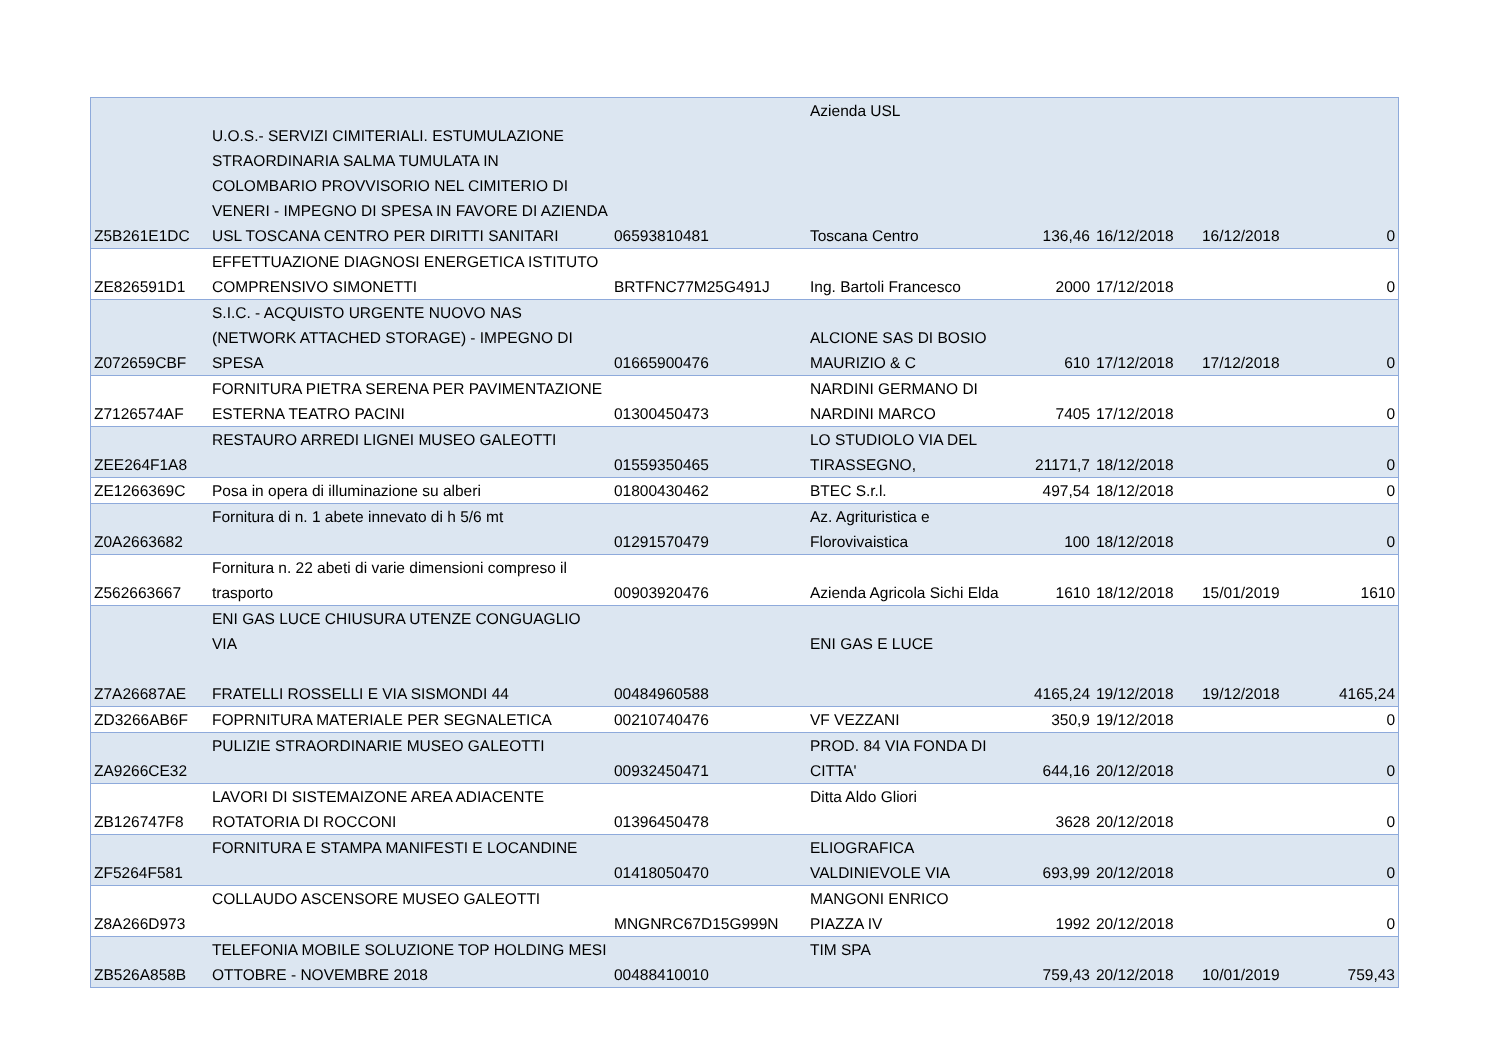| Z5B261E1DC | U.O.S.- SERVIZI CIMITERIALI. ESTUMULAZIONE STRAORDINARIA SALMA TUMULATA IN COLOMBARIO PROVVISORIO NEL CIMITERIO DI VENERI - IMPEGNO DI SPESA IN FAVORE DI AZIENDA USL TOSCANA CENTRO PER DIRITTI SANITARI | 06593810481 | Azienda USL Toscana Centro | 136,46 | 16/12/2018 | 16/12/2018 | 0 |
| ZE826591D1 | EFFETTUAZIONE DIAGNOSI ENERGETICA ISTITUTO COMPRENSIVO SIMONETTI | BRTFNC77M25G491J | Ing. Bartoli Francesco | 2000 | 17/12/2018 | | 0 |
| Z072659CBF | S.I.C. - ACQUISTO URGENTE NUOVO NAS (NETWORK ATTACHED STORAGE) - IMPEGNO DI SPESA | 01665900476 | ALCIONE SAS DI BOSIO MAURIZIO & C | 610 | 17/12/2018 | 17/12/2018 | 0 |
| Z7126574AF | FORNITURA PIETRA SERENA PER PAVIMENTAZIONE ESTERNA TEATRO PACINI | 01300450473 | NARDINI GERMANO DI NARDINI MARCO | 7405 | 17/12/2018 | | 0 |
| ZEE264F1A8 | RESTAURO ARREDI LIGNEI MUSEO GALEOTTI | 01559350465 | LO STUDIOLO VIA DEL TIRASSEGNO, | 21171,7 | 18/12/2018 | | 0 |
| ZE1266369C | Posa in opera di illuminazione su alberi | 01800430462 | BTEC S.r.l. | 497,54 | 18/12/2018 | | 0 |
| Z0A2663682 | Fornitura di n. 1 abete innevato di h 5/6 mt | 01291570479 | Az. Agrituristica e Florovivaistica | 100 | 18/12/2018 | | 0 |
| Z562663667 | Fornitura n. 22 abeti di varie dimensioni compreso il trasporto | 00903920476 | Azienda Agricola Sichi Elda | 1610 | 18/12/2018 | 15/01/2019 | 1610 |
| Z7A26687AE | ENI GAS LUCE CHIUSURA UTENZE CONGUAGLIO VIA FRATELLI ROSSELLI E VIA SISMONDI 44 | 00484960588 | ENI GAS E LUCE | 4165,24 | 19/12/2018 | 19/12/2018 | 4165,24 |
| ZD3266AB6F | FOPRNITURA MATERIALE PER SEGNALETICA | 00210740476 | VF VEZZANI | 350,9 | 19/12/2018 | | 0 |
| ZA9266CE32 | PULIZIE STRAORDINARIE MUSEO GALEOTTI | 00932450471 | PROD. 84 VIA FONDA DI CITTA' | 644,16 | 20/12/2018 | | 0 |
| ZB126747F8 | LAVORI DI SISTEMAIZONE AREA ADIACENTE ROTATORIA DI ROCCONI | 01396450478 | Ditta Aldo Gliori | 3628 | 20/12/2018 | | 0 |
| ZF5264F581 | FORNITURA E STAMPA MANIFESTI E LOCANDINE | 01418050470 | ELIOGRAFICA VALDINIEVOLE VIA | 693,99 | 20/12/2018 | | 0 |
| Z8A266D973 | COLLAUDO ASCENSORE MUSEO GALEOTTI | MNGNRC67D15G999N | MANGONI ENRICO PIAZZA IV | 1992 | 20/12/2018 | | 0 |
| ZB526A858B | TELEFONIA MOBILE SOLUZIONE TOP HOLDING MESI OTTOBRE - NOVEMBRE 2018 | 00488410010 | TIM SPA | 759,43 | 20/12/2018 | 10/01/2019 | 759,43 |